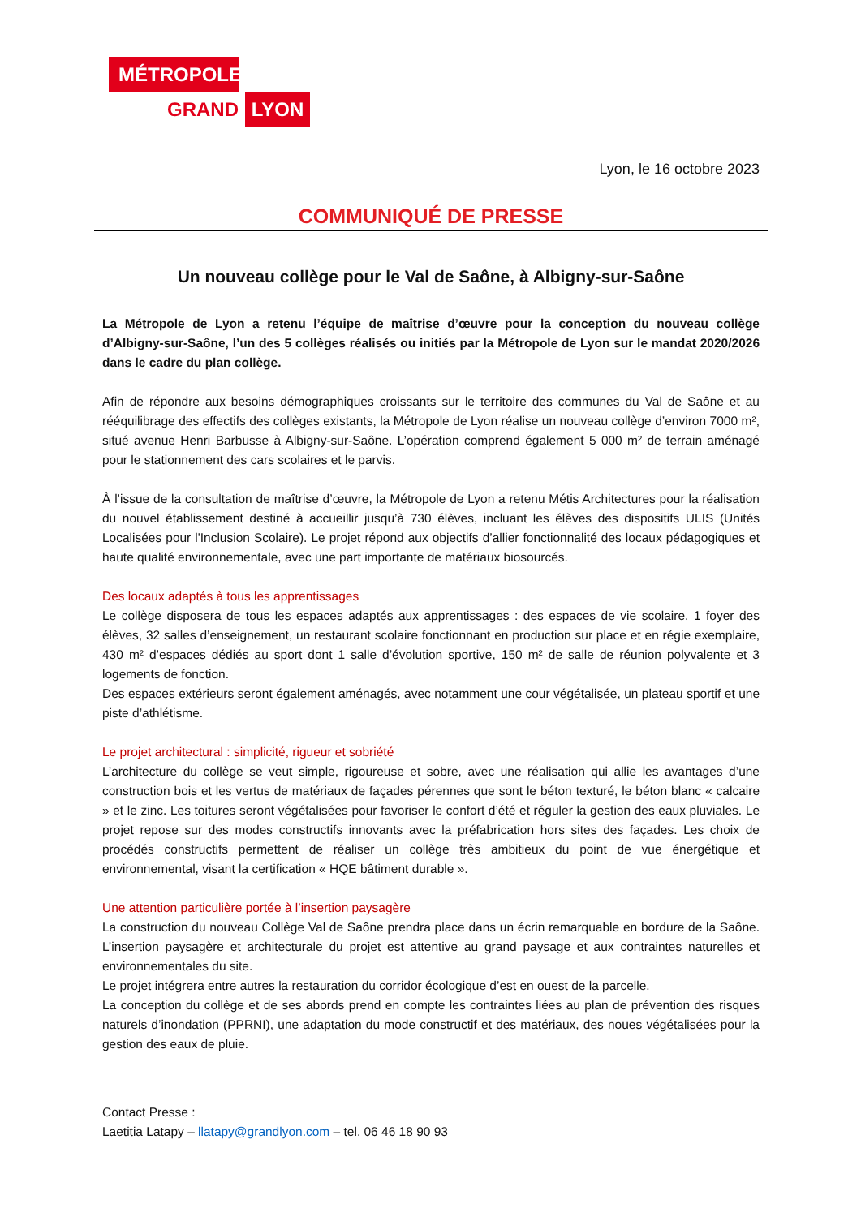MÉTROPOLE
GRAND LYON
Lyon, le 16 octobre 2023
COMMUNIQUÉ DE PRESSE
Un nouveau collège pour le Val de Saône, à Albigny-sur-Saône
La Métropole de Lyon a retenu l’équipe de maîtrise d’œuvre pour la conception du nouveau collège d’Albigny-sur-Saône, l’un des 5 collèges réalisés ou initiés par la Métropole de Lyon sur le mandat 2020/2026 dans le cadre du plan collège.
Afin de répondre aux besoins démographiques croissants sur le territoire des communes du Val de Saône et au rééquilibrage des effectifs des collèges existants, la Métropole de Lyon réalise un nouveau collège d’environ 7000 m², situé avenue Henri Barbusse à Albigny-sur-Saône. L’opération comprend également 5 000 m² de terrain aménagé pour le stationnement des cars scolaires et le parvis.
À l’issue de la consultation de maîtrise d’œuvre, la Métropole de Lyon a retenu Métis Architectures pour la réalisation du nouvel établissement destiné à accueillir jusqu’à 730 élèves, incluant les élèves des dispositifs ULIS (Unités Localisées pour l'Inclusion Scolaire). Le projet répond aux objectifs d’allier fonctionnalité des locaux pédagogiques et haute qualité environnementale, avec une part importante de matériaux biosourcés.
Des locaux adaptés à tous les apprentissages
Le collège disposera de tous les espaces adaptés aux apprentissages : des espaces de vie scolaire, 1 foyer des élèves, 32 salles d’enseignement, un restaurant scolaire fonctionnant en production sur place et en régie exemplaire, 430 m² d’espaces dédiés au sport dont 1 salle d’évolution sportive, 150 m² de salle de réunion polyvalente et 3 logements de fonction.
Des espaces extérieurs seront également aménagés, avec notamment une cour végétalisée, un plateau sportif et une piste d’athlétisme.
Le projet architectural : simplicité, rigueur et sobriété
L’architecture du collège se veut simple, rigoureuse et sobre, avec une réalisation qui allie les avantages d’une construction bois et les vertus de matériaux de façades pérennes que sont le béton texturé, le béton blanc « calcaire » et le zinc. Les toitures seront végétalisées pour favoriser le confort d’été et réguler la gestion des eaux pluviales. Le projet repose sur des modes constructifs innovants avec la préfabrication hors sites des façades. Les choix de procédés constructifs permettent de réaliser un collège très ambitieux du point de vue énergétique et environnemental, visant la certification « HQE bâtiment durable ».
Une attention particulière portée à l’insertion paysagère
La construction du nouveau Collège Val de Saône prendra place dans un écrin remarquable en bordure de la Saône. L’insertion paysagère et architecturale du projet est attentive au grand paysage et aux contraintes naturelles et environnementales du site.
Le projet intégrera entre autres la restauration du corridor écologique d’est en ouest de la parcelle.
La conception du collège et de ses abords prend en compte les contraintes liées au plan de prévention des risques naturels d’inondation (PPRNI), une adaptation du mode constructif et des matériaux, des noues végétalisées pour la gestion des eaux de pluie.
Contact Presse :
Laetitia Latapy – llatapy@grandlyon.com – tel. 06 46 18 90 93